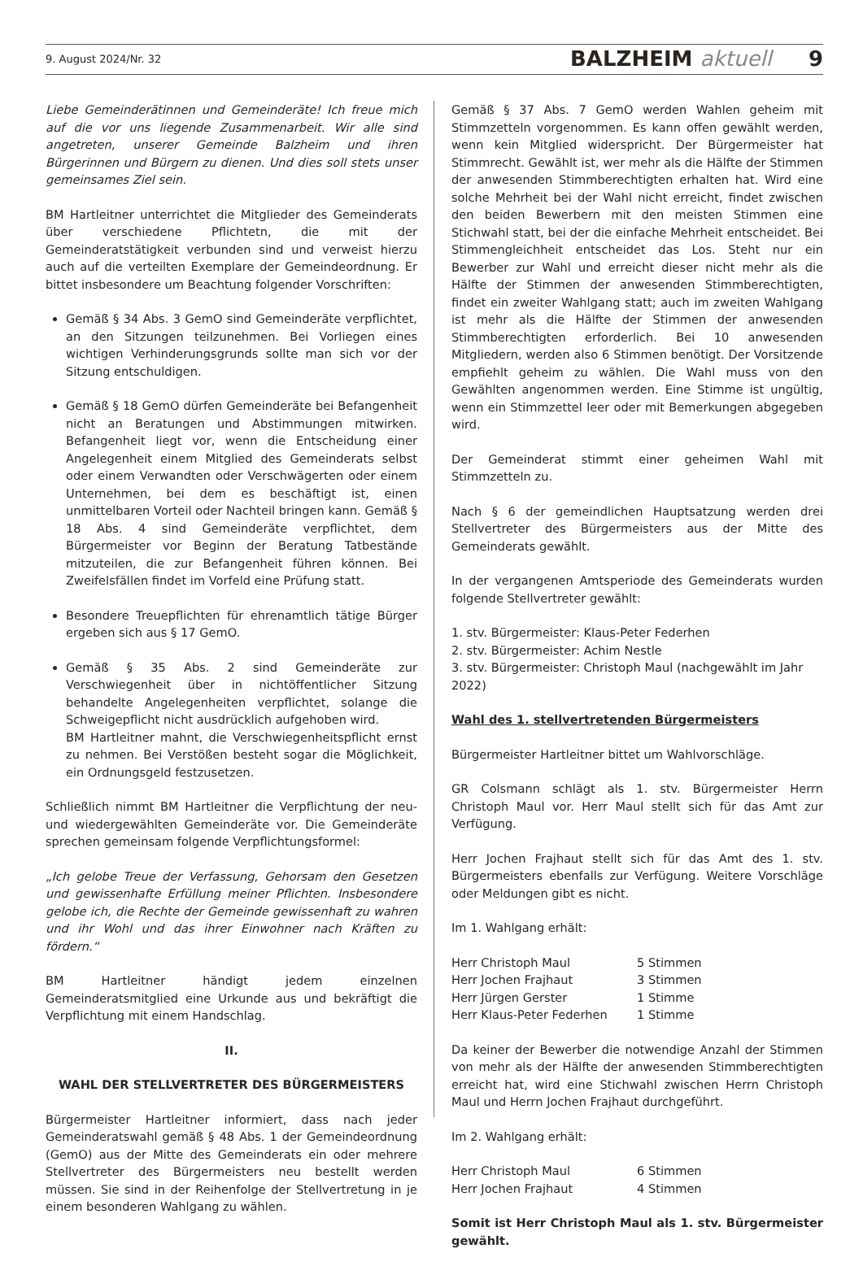9. August 2024/Nr. 32 BALZHEIM aktuell 9
Liebe Gemeinderätinnen und Gemeinderäte! Ich freue mich auf die vor uns liegende Zusammenarbeit. Wir alle sind angetreten, unserer Gemeinde Balzheim und ihren Bürgerinnen und Bürgern zu dienen. Und dies soll stets unser gemeinsames Ziel sein.
BM Hartleitner unterrichtet die Mitglieder des Gemeinderats über verschiedene Pflichtetn, die mit der Gemeinderatstätigkeit verbunden sind und verweist hierzu auch auf die verteilten Exemplare der Gemeindeordnung. Er bittet insbesondere um Beachtung folgender Vorschriften:
Gemäß § 34 Abs. 3 GemO sind Gemeinderäte verpflichtet, an den Sitzungen teilzunehmen. Bei Vorliegen eines wichtigen Verhinderungsgrunds sollte man sich vor der Sitzung entschuldigen.
Gemäß § 18 GemO dürfen Gemeinderäte bei Befangenheit nicht an Beratungen und Abstimmungen mitwirken. Befangenheit liegt vor, wenn die Entscheidung einer Angelegenheit einem Mitglied des Gemeinderats selbst oder einem Verwandten oder Verschwägerten oder einem Unternehmen, bei dem es beschäftigt ist, einen unmittelbaren Vorteil oder Nachteil bringen kann. Gemäß § 18 Abs. 4 sind Gemeinderäte verpflichtet, dem Bürgermeister vor Beginn der Beratung Tatbestände mitzuteilen, die zur Befangenheit führen können. Bei Zweifelsfällen findet im Vorfeld eine Prüfung statt.
Besondere Treuepflichten für ehrenamtlich tätige Bürger ergeben sich aus § 17 GemO.
Gemäß § 35 Abs. 2 sind Gemeinderäte zur Verschwiegenheit über in nichtöffentlicher Sitzung behandelte Angelegenheiten verpflichtet, solange die Schweigepflicht nicht ausdrücklich aufgehoben wird.
BM Hartleitner mahnt, die Verschwiegenheitspflicht ernst zu nehmen. Bei Verstößen besteht sogar die Möglichkeit, ein Ordnungsgeld festzusetzen.
Schließlich nimmt BM Hartleitner die Verpflichtung der neu- und wiedergewählten Gemeinderäte vor. Die Gemeinderäte sprechen gemeinsam folgende Verpflichtungsformel:
„Ich gelobe Treue der Verfassung, Gehorsam den Gesetzen und gewissenhafte Erfüllung meiner Pflichten. Insbesondere gelobe ich, die Rechte der Gemeinde gewissenhaft zu wahren und ihr Wohl und das ihrer Einwohner nach Kräften zu fördern.“
BM Hartleitner händigt jedem einzelnen Gemeinderatsmitglied eine Urkunde aus und bekräftigt die Verpflichtung mit einem Handschlag.
II.
WAHL DER STELLVERTRETER DES BÜRGERMEISTERS
Bürgermeister Hartleitner informiert, dass nach jeder Gemeinderatswahl gemäß § 48 Abs. 1 der Gemeindeordnung (GemO) aus der Mitte des Gemeinderats ein oder mehrere Stellvertreter des Bürgermeisters neu bestellt werden müssen. Sie sind in der Reihenfolge der Stellvertretung in je einem besonderen Wahlgang zu wählen.
Gemäß § 37 Abs. 7 GemO werden Wahlen geheim mit Stimmzetteln vorgenommen. Es kann offen gewählt werden, wenn kein Mitglied widerspricht. Der Bürgermeister hat Stimmrecht. Gewählt ist, wer mehr als die Hälfte der Stimmen der anwesenden Stimmberechtigten erhalten hat. Wird eine solche Mehrheit bei der Wahl nicht erreicht, findet zwischen den beiden Bewerbern mit den meisten Stimmen eine Stichwahl statt, bei der die einfache Mehrheit entscheidet. Bei Stimmengleichheit entscheidet das Los. Steht nur ein Bewerber zur Wahl und erreicht dieser nicht mehr als die Hälfte der Stimmen der anwesenden Stimmberechtigten, findet ein zweiter Wahlgang statt; auch im zweiten Wahlgang ist mehr als die Hälfte der Stimmen der anwesenden Stimmberechtigten erforderlich. Bei 10 anwesenden Mitgliedern, werden also 6 Stimmen benötigt. Der Vorsitzende empfiehlt geheim zu wählen. Die Wahl muss von den Gewählten angenommen werden. Eine Stimme ist ungültig, wenn ein Stimmzettel leer oder mit Bemerkungen abgegeben wird.
Der Gemeinderat stimmt einer geheimen Wahl mit Stimmzetteln zu.
Nach § 6 der gemeindlichen Hauptsatzung werden drei Stellvertreter des Bürgermeisters aus der Mitte des Gemeinderats gewählt.
In der vergangenen Amtsperiode des Gemeinderats wurden folgende Stellvertreter gewählt:
1. stv. Bürgermeister: Klaus-Peter Federhen
2. stv. Bürgermeister: Achim Nestle
3. stv. Bürgermeister: Christoph Maul (nachgewählt im Jahr 2022)
Wahl des 1. stellvertretenden Bürgermeisters
Bürgermeister Hartleitner bittet um Wahlvorschläge.
GR Colsmann schlägt als 1. stv. Bürgermeister Herrn Christoph Maul vor. Herr Maul stellt sich für das Amt zur Verfügung.
Herr Jochen Frajhaut stellt sich für das Amt des 1. stv. Bürgermeisters ebenfalls zur Verfügung. Weitere Vorschläge oder Meldungen gibt es nicht.
Im 1. Wahlgang erhält:
| Herr Christoph Maul | 5 Stimmen |
| Herr Jochen Frajhaut | 3 Stimmen |
| Herr Jürgen Gerster | 1 Stimme |
| Herr Klaus-Peter Federhen | 1 Stimme |
Da keiner der Bewerber die notwendige Anzahl der Stimmen von mehr als der Hälfte der anwesenden Stimmberechtigten erreicht hat, wird eine Stichwahl zwischen Herrn Christoph Maul und Herrn Jochen Frajhaut durchgeführt.
Im 2. Wahlgang erhält:
| Herr Christoph Maul | 6 Stimmen |
| Herr Jochen Frajhaut | 4 Stimmen |
Somit ist Herr Christoph Maul als 1. stv. Bürgermeister gewählt.